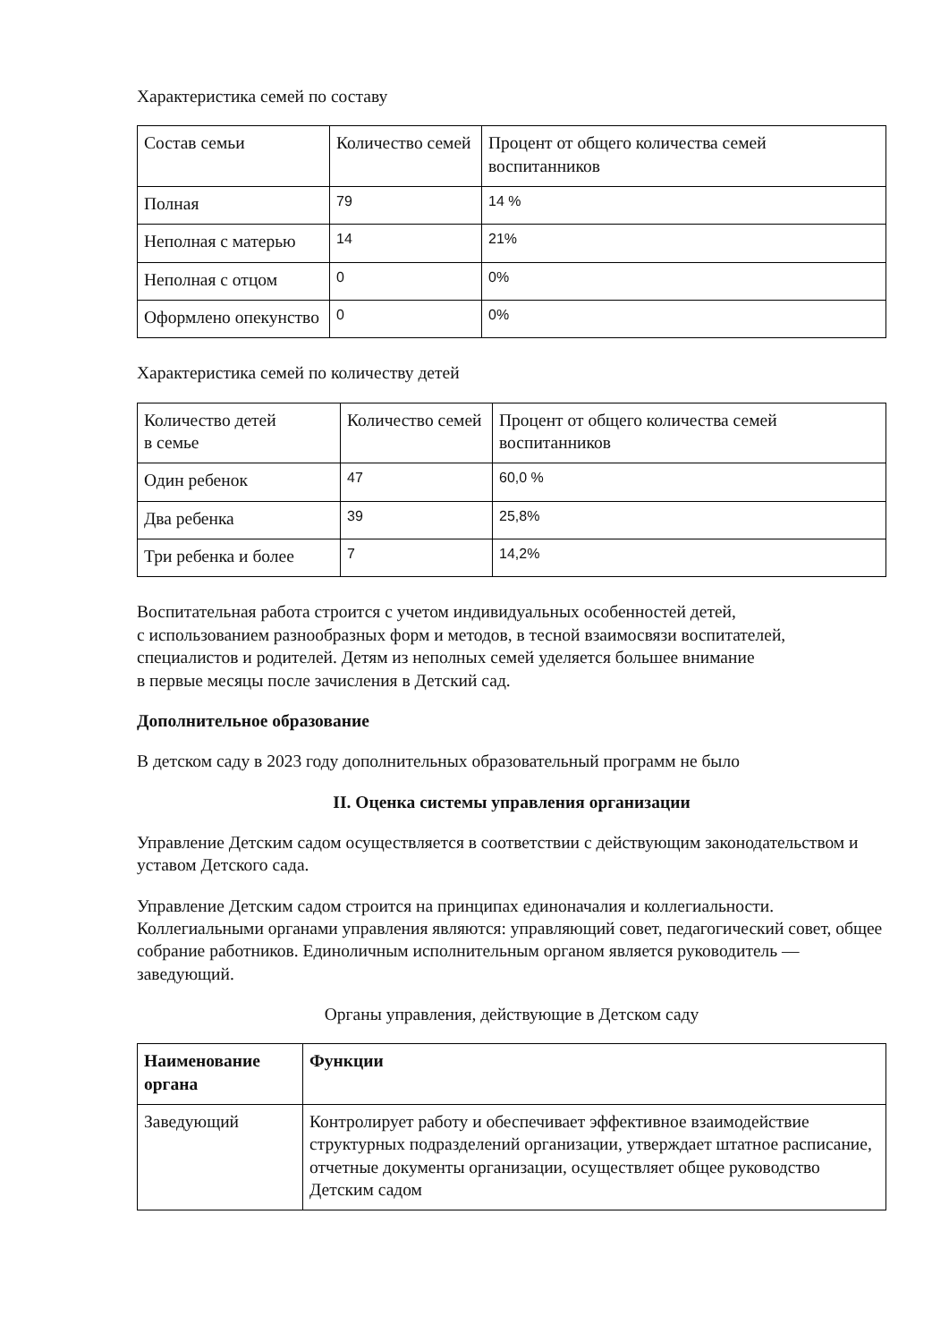Характеристика семей по составу
| Состав семьи | Количество семей | Процент от общего количества семей воспитанников |
| --- | --- | --- |
| Полная | 79 | 14 % |
| Неполная с матерью | 14 | 21% |
| Неполная с отцом | 0 | 0% |
| Оформлено опекунство | 0 | 0% |
Характеристика семей по количеству детей
| Количество детей в семье | Количество семей | Процент от общего количества семей воспитанников |
| --- | --- | --- |
| Один ребенок | 47 | 60,0 % |
| Два ребенка | 39 | 25,8% |
| Три ребенка и более | 7 | 14,2% |
Воспитательная работа строится с учетом индивидуальных особенностей детей,
с использованием разнообразных форм и методов, в тесной взаимосвязи воспитателей, специалистов и родителей. Детям из неполных семей уделяется большее внимание
в первые месяцы после зачисления в Детский сад.
Дополнительное образование
В детском саду в 2023 году дополнительных образовательный программ не было
II. Оценка системы управления организации
Управление Детским садом осуществляется в соответствии с действующим законодательством и уставом Детского сада.
Управление Детским садом строится на принципах единоначалия и коллегиальности. Коллегиальными органами управления являются: управляющий совет, педагогический совет, общее собрание работников. Единоличным исполнительным органом является руководитель — заведующий.
Органы управления, действующие в Детском саду
| Наименование органа | Функции |
| --- | --- |
| Заведующий | Контролирует работу и обеспечивает эффективное взаимодействие структурных подразделений организации, утверждает штатное расписание, отчетные документы организации, осуществляет общее руководство Детским садом |